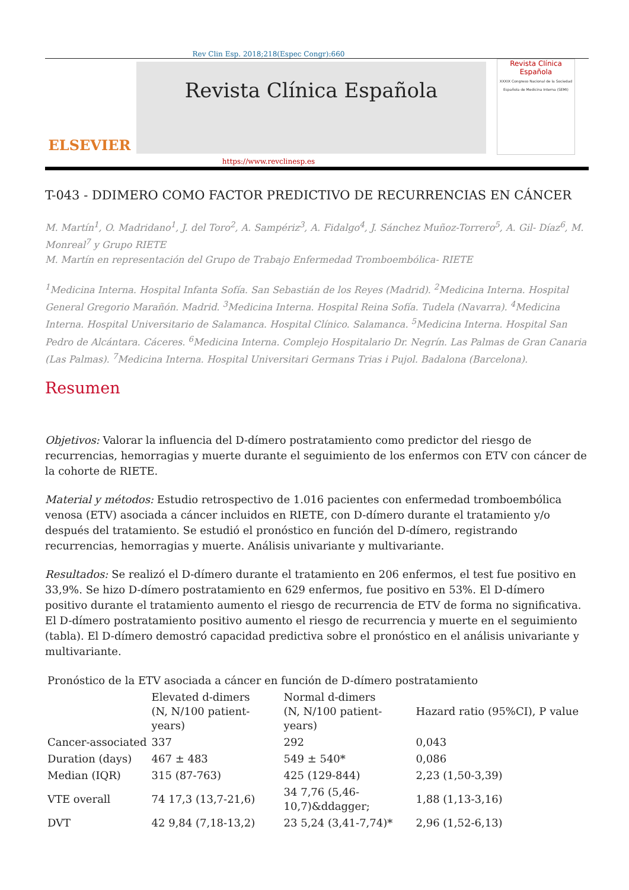Rev Clin Esp. 2018;218(Espec Congr):660
ELSEVIER
Revista Clínica Española
Revista Clínica Española
XXXIX Congreso Nacional de la Sociedad Española de Medicina Interna (SEMI)
https://www.revclinesp.es
T-043 - DDIMERO COMO FACTOR PREDICTIVO DE RECURRENCIAS EN CÁNCER
M. Martín<sup>1</sup>, O. Madridano<sup>1</sup>, J. del Toro<sup>2</sup>, A. Sampériz<sup>3</sup>, A. Fidalgo<sup>4</sup>, J. Sánchez Muñoz-Torrero<sup>5</sup>, A. Gil- Díaz<sup>6</sup>, M. Monreal<sup>7</sup> y Grupo RIETE
M. Martín en representación del Grupo de Trabajo Enfermedad Tromboembólica- RIETE
<sup>1</sup> Medicina Interna. Hospital Infanta Sofía. San Sebastián de los Reyes (Madrid). <sup>2</sup>Medicina Interna. Hospital General Gregorio Marañón. Madrid. <sup>3</sup>Medicina Interna. Hospital Reina Sofía. Tudela (Navarra). <sup>4</sup>Medicina Interna. Hospital Universitario de Salamanca. Hospital Clínico. Salamanca. <sup>5</sup>Medicina Interna. Hospital San Pedro de Alcántara. Cáceres. <sup>6</sup>Medicina Interna. Complejo Hospitalario Dr. Negrín. Las Palmas de Gran Canaria (Las Palmas). <sup>7</sup>Medicina Interna. Hospital Universitari Germans Trias i Pujol. Badalona (Barcelona).
Resumen
Objetivos: Valorar la influencia del D-dímero postratamiento como predictor del riesgo de recurrencias, hemorragias y muerte durante el seguimiento de los enfermos con ETV con cáncer de la cohorte de RIETE.
Material y métodos: Estudio retrospectivo de 1.016 pacientes con enfermedad tromboembólica venosa (ETV) asociada a cáncer incluidos en RIETE, con D-dímero durante el tratamiento y/o después del tratamiento. Se estudió el pronóstico en función del D-dímero, registrando recurrencias, hemorragias y muerte. Análisis univariante y multivariante.
Resultados: Se realizó el D-dímero durante el tratamiento en 206 enfermos, el test fue positivo en 33,9%. Se hizo D-dímero postratamiento en 629 enfermos, fue positivo en 53%. El D-dímero positivo durante el tratamiento aumento el riesgo de recurrencia de ETV de forma no significativa. El D-dímero postratamiento positivo aumento el riesgo de recurrencia y muerte en el seguimiento (tabla). El D-dímero demostró capacidad predictiva sobre el pronóstico en el análisis univariante y multivariante.
| Pronóstico de la ETV asociada a cáncer en función de D-dímero postratamiento | | | |
| | Elevated d-dimers (N, N/100 patient-years) | Normal d-dimers (N, N/100 patient-years) | Hazard ratio (95%CI), P value |
| Cancer-associated | 337 | 292 | 0,043 |
| Duration (days) | 467 ± 483 | 549 ± 540* | 0,086 |
| Median (IQR) | 315 (87-763) | 425 (129-844) | 2,23 (1,50-3,39) |
| VTE overall | 74 17,3 (13,7-21,6) | 34 7,76 (5,46-10,7)&ddagger; | 1,88 (1,13-3,16) |
| DVT | 42 9,84 (7,18-13,2) | 23 5,24 (3,41-7,74)* | 2,96 (1,52-6,13) |